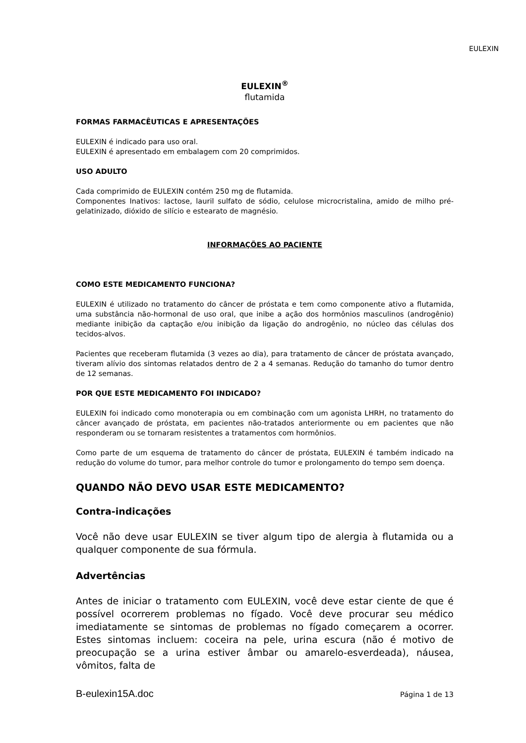EULEXIN
EULEXIN<sup>®</sup>
flutamida
FORMAS FARMACÊUTICAS E APRESENTAÇÕES
EULEXIN é indicado para uso oral.
EULEXIN é apresentado em embalagem com 20 comprimidos.
USO ADULTO
Cada comprimido de EULEXIN contém 250 mg de flutamida.
Componentes Inativos: lactose, lauril sulfato de sódio, celulose microcristalina, amido de milho pré-gelatinizado, dióxido de silício e estearato de magnésio.
INFORMAÇÕES AO PACIENTE
COMO ESTE MEDICAMENTO FUNCIONA?
EULEXIN é utilizado no tratamento do câncer de próstata e tem como componente ativo a flutamida, uma substância não-hormonal de uso oral, que inibe a ação dos hormônios masculinos (androgênio) mediante inibição da captação e/ou inibição da ligação do androgênio, no núcleo das células dos tecidos-alvos.
Pacientes que receberam flutamida (3 vezes ao dia), para tratamento de câncer de próstata avançado, tiveram alívio dos sintomas relatados dentro de 2 a 4 semanas. Redução do tamanho do tumor dentro de 12 semanas.
POR QUE ESTE MEDICAMENTO FOI INDICADO?
EULEXIN foi indicado como monoterapia ou em combinação com um agonista LHRH, no tratamento do câncer avançado de próstata, em pacientes não-tratados anteriormente ou em pacientes que não responderam ou se tornaram resistentes a tratamentos com hormônios.
Como parte de um esquema de tratamento do câncer de próstata, EULEXIN é também indicado na redução do volume do tumor, para melhor controle do tumor e prolongamento do tempo sem doença.
QUANDO NÃO DEVO USAR ESTE MEDICAMENTO?
Contra-indicações
Você não deve usar EULEXIN se tiver algum tipo de alergia à flutamida ou a qualquer componente de sua fórmula.
Advertências
Antes de iniciar o tratamento com EULEXIN, você deve estar ciente de que é possível ocorrerem problemas no fígado. Você deve procurar seu médico imediatamente se sintomas de problemas no fígado começarem a ocorrer. Estes sintomas incluem: coceira na pele, urina escura (não é motivo de preocupação se a urina estiver âmbar ou amarelo-esverdeada), náusea, vômitos, falta de
B-eulexin15A.doc Página 1 de 13